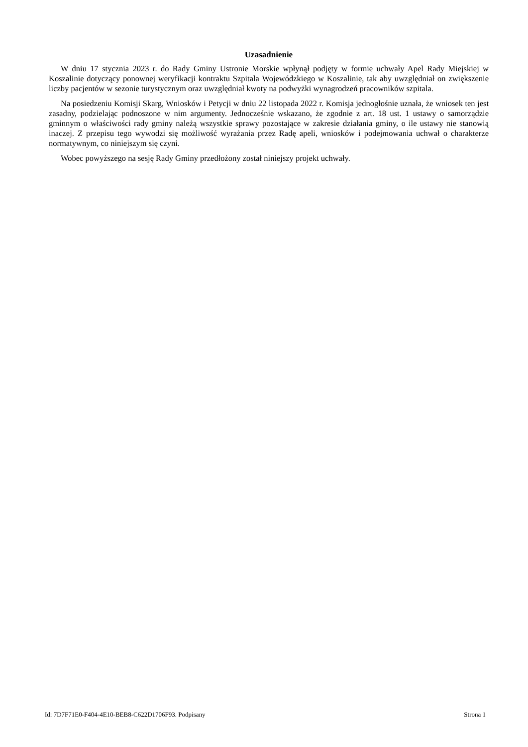Uzasadnienie
W dniu 17 stycznia 2023 r. do Rady Gminy Ustronie Morskie wpłynął podjęty w formie uchwały Apel Rady Miejskiej w Koszalinie dotyczący ponownej weryfikacji kontraktu Szpitala Wojewódzkiego w Koszalinie, tak aby uwzględniał on zwiększenie liczby pacjentów w sezonie turystycznym oraz uwzględniał kwoty na podwyżki wynagrodzeń pracowników szpitala.
Na posiedzeniu Komisji Skarg, Wniosków i Petycji w dniu 22 listopada 2022 r. Komisja jednogłośnie uznała, że wniosek ten jest zasadny, podzielając podnoszone w nim argumenty. Jednocześnie wskazano, że zgodnie z art. 18 ust. 1 ustawy o samorządzie gminnym o właściwości rady gminy należą wszystkie sprawy pozostające w zakresie działania gminy, o ile ustawy nie stanowią inaczej. Z przepisu tego wywodzi się możliwość wyrażania przez Radę apeli, wniosków i podejmowania uchwał o charakterze normatywnym, co niniejszym się czyni.
Wobec powyższego na sesję Rady Gminy przedłożony został niniejszy projekt uchwały.
Id: 7D7F71E0-F404-4E10-BEB8-C622D1706F93. Podpisany Strona 1